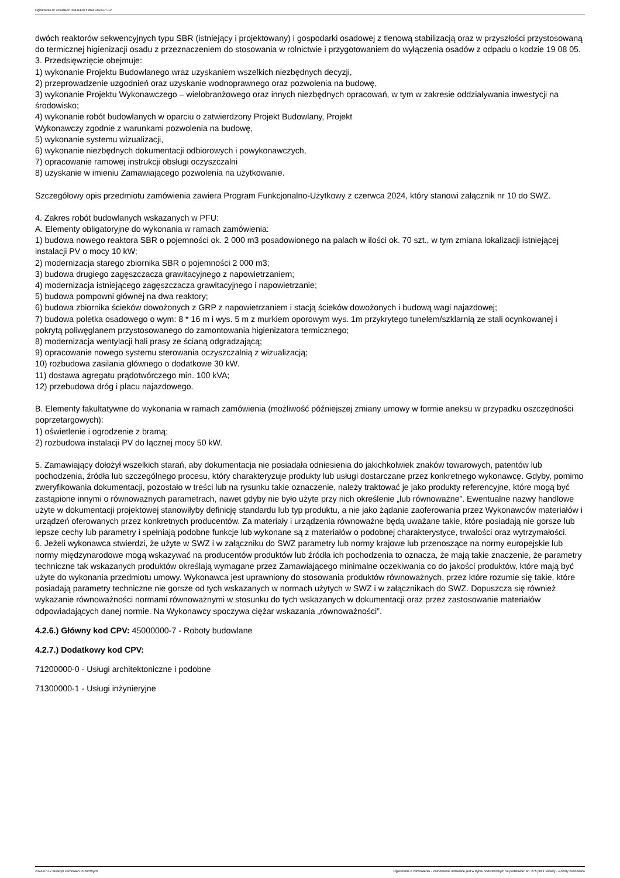Ogłoszenie nr 2024/BZP 00411129 z dnia 2024-07-12
dwóch reaktorów sekwencyjnych typu SBR (istniejący i projektowany) i gospodarki osadowej z tlenową stabilizacją oraz w przyszłości przystosowaną do termicznej higienizacji osadu z przeznaczeniem do stosowania w rolnictwie i przygotowaniem do wyłączenia osadów z odpadu o kodzie 19 08 05.
3. Przedsięwzięcie obejmuje:
1) wykonanie Projektu Budowlanego wraz uzyskaniem wszelkich niezbędnych decyzji,
2) przeprowadzenie uzgodnień oraz uzyskanie wodnoprawnego oraz pozwolenia na budowę,
3) wykonanie Projektu Wykonawczego – wielobranżowego oraz innych niezbędnych opracowań, w tym w zakresie oddziaływania inwestycji na środowisko;
4) wykonanie robót budowlanych w oparciu o zatwierdzony Projekt Budowlany, Projekt
Wykonawczy zgodnie z warunkami pozwolenia na budowę,
5) wykonanie systemu wizualizacji,
6) wykonanie niezbędnych dokumentacji odbiorowych i powykonawczych,
7) opracowanie ramowej instrukcji obsługi oczyszczalni
8) uzyskanie w imieniu Zamawiającego pozwolenia na użytkowanie.
Szczegółowy opis przedmiotu zamówienia zawiera Program Funkcjonalno-Użytkowy z czerwca 2024, który stanowi załącznik nr 10 do SWZ.
4. Zakres robót budowlanych wskazanych w PFU:
A. Elementy obligatoryjne do wykonania w ramach zamówienia:
1) budowa nowego reaktora SBR o pojemności ok. 2 000 m3 posadowionego na palach w ilości ok. 70 szt., w tym zmiana lokalizacji istniejącej instalacji PV o mocy 10 kW;
2) modernizacja starego zbiornika SBR o pojemności 2 000 m3;
3) budowa drugiego zagęszczacza grawitacyjnego z napowietrzaniem;
4) modernizacja istniejącego zagęszczacza grawitacyjnego i napowietrzanie;
5) budowa pompowni głównej na dwa reaktory;
6) budowa zbiornika ścieków dowożonych z GRP z napowietrzaniem i stacją ścieków dowożonych i budową wagi najazdowej;
7) budowa poletka osadowego o wym: 8 * 16 m i wys. 5 m z murkiem oporowym wys. 1m przykrytego tunelem/szklarnią ze stali ocynkowanej i pokrytą poliwęglanem przystosowanego do zamontowania higienizatora termicznego;
8) modernizacja wentylacji hali prasy ze ścianą odgradzającą;
9) opracowanie nowego systemu sterowania oczyszczalnią z wizualizacją;
10) rozbudowa zasilania głównego o dodatkowe 30 kW.
11) dostawa agregatu prądotwórczego min. 100 kVA;
12) przebudowa dróg i placu najazdowego.
B. Elementy fakultatywne do wykonania w ramach zamówienia (możliwość późniejszej zmiany umowy w formie aneksu w przypadku oszczędności poprzetargowych):
1) oświetlenie i ogrodzenie z bramą;
2) rozbudowa instalacji PV do łącznej mocy 50 kW.
5. Zamawiający dołożył wszelkich starań, aby dokumentacja nie posiadała odniesienia do jakichkolwiek znaków towarowych, patentów lub pochodzenia, źródła lub szczególnego procesu, który charakteryzuje produkty lub usługi dostarczane przez konkretnego wykonawcę. Gdyby, pomimo zweryfikowania dokumentacji, pozostało w treści lub na rysunku takie oznaczenie, należy traktować je jako produkty referencyjne, które mogą być zastąpione innymi o równoważnych parametrach, nawet gdyby nie było użyte przy nich określenie „lub równoważne”. Ewentualne nazwy handlowe użyte w dokumentacji projektowej stanowiłyby definicję standardu lub typ produktu, a nie jako żądanie zaoferowania przez Wykonawców materiałów i urządzeń oferowanych przez konkretnych producentów. Za materiały i urządzenia równoważne będą uważane takie, które posiadają nie gorsze lub lepsze cechy lub parametry i spełniają podobne funkcje lub wykonane są z materiałów o podobnej charakterystyce, trwałości oraz wytrzymałości.
6. Jeżeli wykonawca stwierdzi, że użyte w SWZ i w załączniku do SWZ parametry lub normy krajowe lub przenoszące na normy europejskie lub normy międzynarodowe mogą wskazywać na producentów produktów lub źródła ich pochodzenia to oznacza, że mają takie znaczenie, że parametry techniczne tak wskazanych produktów określają wymagane przez Zamawiającego minimalne oczekiwania co do jakości produktów, które mają być użyte do wykonania przedmiotu umowy. Wykonawca jest uprawniony do stosowania produktów równoważnych, przez które rozumie się takie, które posiadają parametry techniczne nie gorsze od tych wskazanych w normach użytych w SWZ i w załącznikach do SWZ. Dopuszcza się również wykazanie równoważności normami równoważnymi w stosunku do tych wskazanych w dokumentacji oraz przez zastosowanie materiałów odpowiadających danej normie. Na Wykonawcy spoczywa ciężar wskazania „równoważności”.
4.2.6.) Główny kod CPV: 45000000-7 - Roboty budowlane
4.2.7.) Dodatkowy kod CPV:
71200000-0 - Usługi architektoniczne i podobne
71300000-1 - Usługi inżynieryjne
2024-07-12 Biuletyn Zamówień Publicznych Ogłoszenie o zamówieniu - Zamówienie udzielane jest w trybie podstawowym na podstawie: art. 275 pkt 1 ustawy - Roboty budowlane